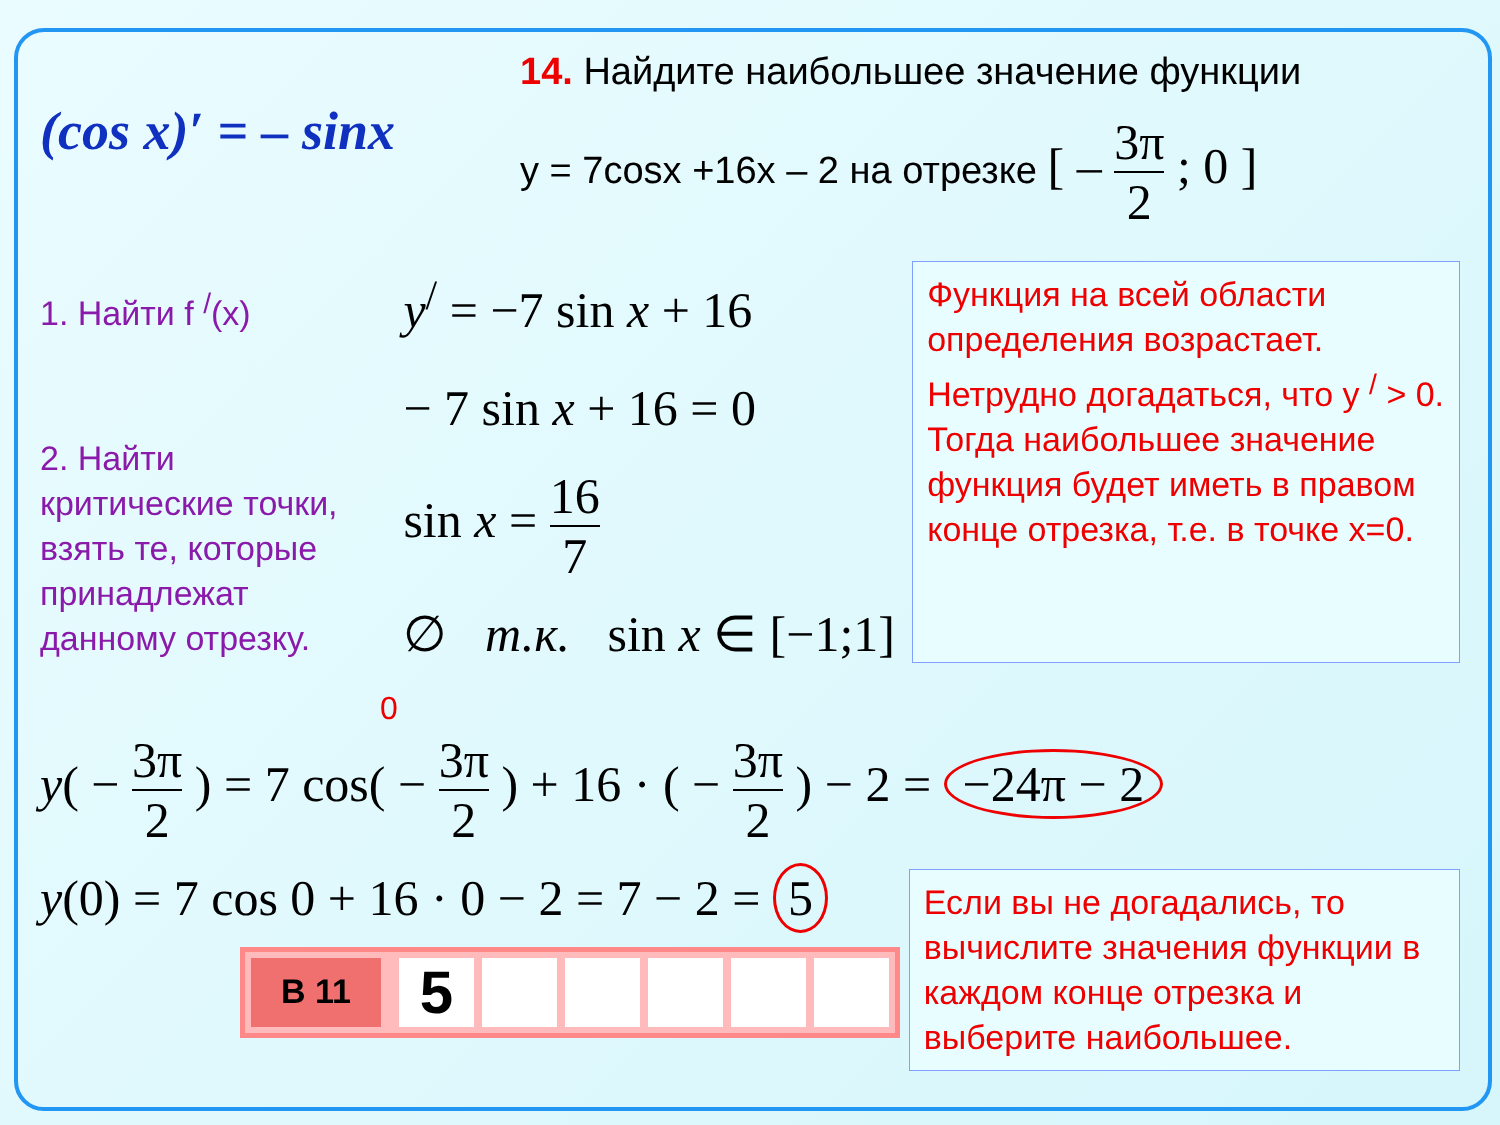(cos x)′ = – sinx
14. Найдите наибольшее значение функции
y = 7cosx +16x – 2 на отрезке [ – 3π 2 ; 0 ]
1. Найти f <sup>/</sup>(x)
2. Найти
критические точки,
взять те, которые
принадлежат
данному отрезку.
y<sup>/</sup> = −7 sin x + 16
− 7 sin x + 16 = 0
sin x = 16 7
∅ т.к. sin x ∈ [−1;1]
Функция на всей области определения возрастает. Нетрудно догадаться, что y <sup>/</sup> > 0.
Тогда наибольшее значение функция будет иметь в правом конце отрезка, т.е. в точке x=0.
0
y( − 3π 2 ) = 7 cos( − 3π 2 ) + 16 · ( − 3π 2 ) − 2 = −24π − 2
y(0) = 7 cos 0 + 16 · 0 − 2 = 7 − 2 = 5
В 11
5
Если вы не догадались, то вычислите значения функции в каждом конце отрезка и выберите наибольшее.